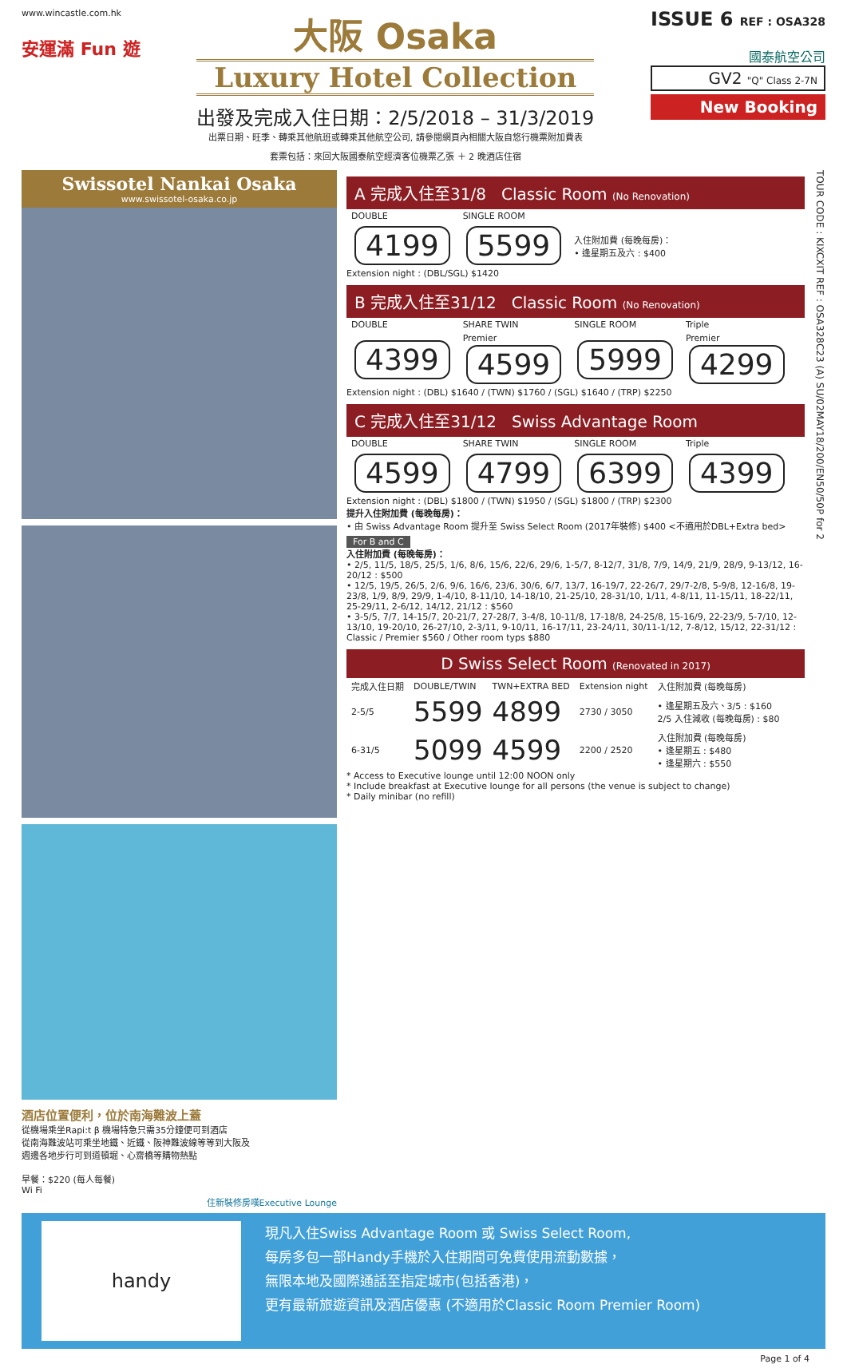www.wincastle.com.hk
安運滿 Fun 遊
大阪 Osaka
Luxury Hotel Collection
出發及完成入住日期：2/5/2018 – 31/3/2019
出票日期、旺季、轉乘其他航班或轉乘其他航空公司, 請參閱網頁內相關大阪自悠行機票附加費表
套票包括：來回大阪國泰航空經濟客位機票乙張 ＋ 2 晚酒店住宿
ISSUE 6 REF : OSA328
國泰航空公司
GV2 "Q" Class 2-7N
New Booking
Swissotel Nankai Osaka
www.swissotel-osaka.co.jp
酒店位置便利，位於南海難波上蓋
從機場乘坐Rapi:t β 機場特急只需35分鐘便可到酒店
從南海難波站可乘坐地鐵、近鐵、阪神難波線等等到大阪及
週邊各地步行可到道頓堀、心齋橋等購物熱點
早餐：$220 (每人每餐)
Wi Fi
住新裝修房嘆Executive Lounge
A 完成入住至31/8 Classic Room (No Renovation)
| DOUBLE | SINGLE ROOM | |
| --- | --- | --- |
| 4199 | 5599 | 入住附加費 (每晚每房)： • 逢星期五及六 : $400 |
Extension night : (DBL/SGL) $1420
B 完成入住至31/12 Classic Room (No Renovation)
| DOUBLE | SHARE TWIN | SINGLE ROOM | Triple |
| --- | --- | --- | --- |
| 4399 | Premier 4599 | 5999 | Premier 4299 |
Extension night : (DBL) $1640 / (TWN) $1760 / (SGL) $1640 / (TRP) $2250
C 完成入住至31/12 Swiss Advantage Room
| DOUBLE | SHARE TWIN | SINGLE ROOM | Triple |
| --- | --- | --- | --- |
| 4599 | 4799 | 6399 | 4399 |
Extension night : (DBL) $1800 / (TWN) $1950 / (SGL) $1800 / (TRP) $2300
提升入住附加費 (每晚每房)：
• 由 Swiss Advantage Room 提升至 Swiss Select Room (2017年裝修) $400 <不適用於DBL+Extra bed>
For B and C
入住附加費 (每晚每房)：
• 2/5, 11/5, 18/5, 25/5, 1/6, 8/6, 15/6, 22/6, 29/6, 1-5/7, 8-12/7, 31/8, 7/9, 14/9, 21/9, 28/9, 9-13/12, 16-20/12 : $500
• 12/5, 19/5, 26/5, 2/6, 9/6, 16/6, 23/6, 30/6, 6/7, 13/7, 16-19/7, 22-26/7, 29/7-2/8, 5-9/8, 12-16/8, 19-23/8, 1/9, 8/9, 29/9, 1-4/10, 8-11/10, 14-18/10, 21-25/10, 28-31/10, 1/11, 4-8/11, 11-15/11, 18-22/11, 25-29/11, 2-6/12, 14/12, 21/12 : $560
• 3-5/5, 7/7, 14-15/7, 20-21/7, 27-28/7, 3-4/8, 10-11/8, 17-18/8, 24-25/8, 15-16/9, 22-23/9, 5-7/10, 12-13/10, 19-20/10, 26-27/10, 2-3/11, 9-10/11, 16-17/11, 23-24/11, 30/11-1/12, 7-8/12, 15/12, 22-31/12 : Classic / Premier $560 / Other room typs $880
D Swiss Select Room (Renovated in 2017)
| 完成入住日期 | DOUBLE/TWIN | TWN+EXTRA BED | Extension night | 入住附加費 (每晚每房) |
| --- | --- | --- | --- | --- |
| 2-5/5 | 5599 | 4899 | 2730 / 3050 | • 逢星期五及六、3/5 : $160 2/5 入住減收 (每晚每房) : $80 |
| 6-31/5 | 5099 | 4599 | 2200 / 2520 | 入住附加費 (每晚每房) • 逢星期五 : $480 • 逢星期六 : $550 |
* Access to Executive lounge until 12:00 NOON only
* Include breakfast at Executive lounge for all persons (the venue is subject to change)
* Daily minibar (no refill)
TOUR CODE : KIXCXIT REF : OSA328C23 (A) SU/02MAY18/200/EN50/50P for 2
handy
現凡入住Swiss Advantage Room 或 Swiss Select Room,
每房多包一部Handy手機於入住期間可免費使用流動數據，
無限本地及國際通話至指定城市(包括香港)，
更有最新旅遊資訊及酒店優惠 (不適用於Classic Room Premier Room)
Page 1 of 4